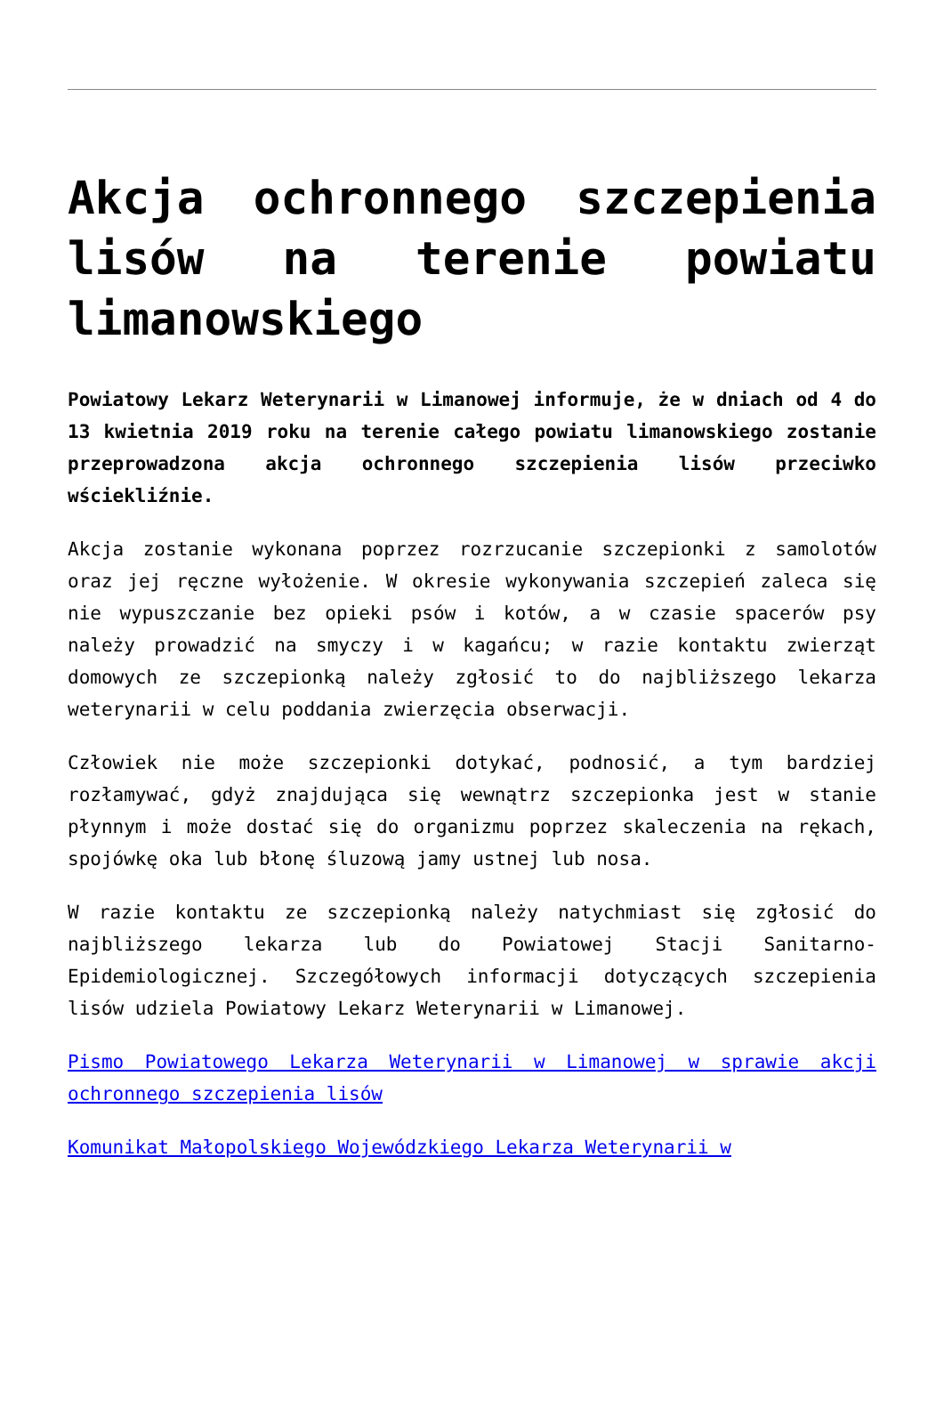Akcja ochronnego szczepienia lisów na terenie powiatu limanowskiego
Powiatowy Lekarz Weterynarii w Limanowej informuje, że w dniach od 4 do 13 kwietnia 2019 roku na terenie całego powiatu limanowskiego zostanie przeprowadzona akcja ochronnego szczepienia lisów przeciwko wściekliźnie.
Akcja zostanie wykonana poprzez rozrzucanie szczepionki z samolotów oraz jej ręczne wyłożenie. W okresie wykonywania szczepień zaleca się nie wypuszczanie bez opieki psów i kotów, a w czasie spacerów psy należy prowadzić na smyczy i w kagańcu; w razie kontaktu zwierząt domowych ze szczepionką należy zgłosić to do najbliższego lekarza weterynarii w celu poddania zwierzęcia obserwacji.
Człowiek nie może szczepionki dotykać, podnosić, a tym bardziej rozłamywać, gdyż znajdująca się wewnątrz szczepionka jest w stanie płynnym i może dostać się do organizmu poprzez skaleczenia na rękach, spojówkę oka lub błonę śluzową jamy ustnej lub nosa.
W razie kontaktu ze szczepionką należy natychmiast się zgłosić do najbliższego lekarza lub do Powiatowej Stacji Sanitarno-Epidemiologicznej. Szczegółowych informacji dotyczących szczepienia lisów udziela Powiatowy Lekarz Weterynarii w Limanowej.
Pismo Powiatowego Lekarza Weterynarii w Limanowej w sprawie akcji ochronnego szczepienia lisów
Komunikat Małopolskiego Wojewódzkiego Lekarza Weterynarii w